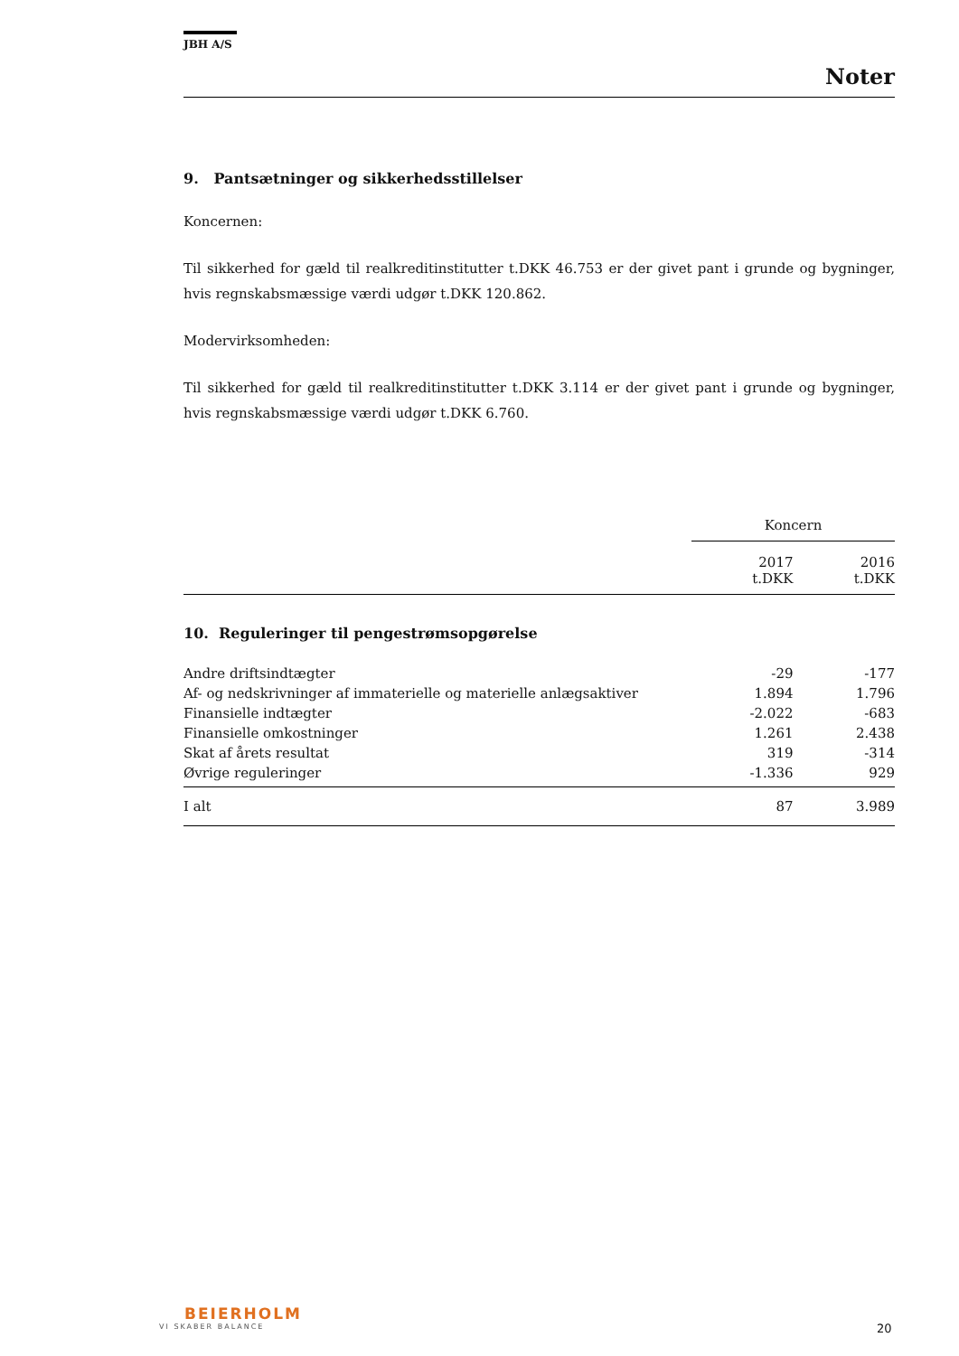JBH A/S
Noter
9. Pantsætninger og sikkerhedsstillelser
Koncernen:
Til sikkerhed for gæld til realkreditinstitutter t.DKK 46.753 er der givet pant i grunde og bygninger, hvis regnskabsmæssige værdi udgør t.DKK 120.862.
Modervirksomheden:
Til sikkerhed for gæld til realkreditinstitutter t.DKK 3.114 er der givet pant i grunde og bygninger, hvis regnskabsmæssige værdi udgør t.DKK 6.760.
| | Koncern | |
| | 2017 t.DKK | 2016 t.DKK |
| 10. Reguleringer til pengestrømsopgørelse | | |
| Andre driftsindtægter | -29 | -177 |
| Af- og nedskrivninger af immaterielle og materielle anlægsaktiver | 1.894 | 1.796 |
| Finansielle indtægter | -2.022 | -683 |
| Finansielle omkostninger | 1.261 | 2.438 |
| Skat af årets resultat | 319 | -314 |
| Øvrige reguleringer | -1.336 | 929 |
| I alt | 87 | 3.989 |
BEIERHOLM
VI SKABER BALANCE
20